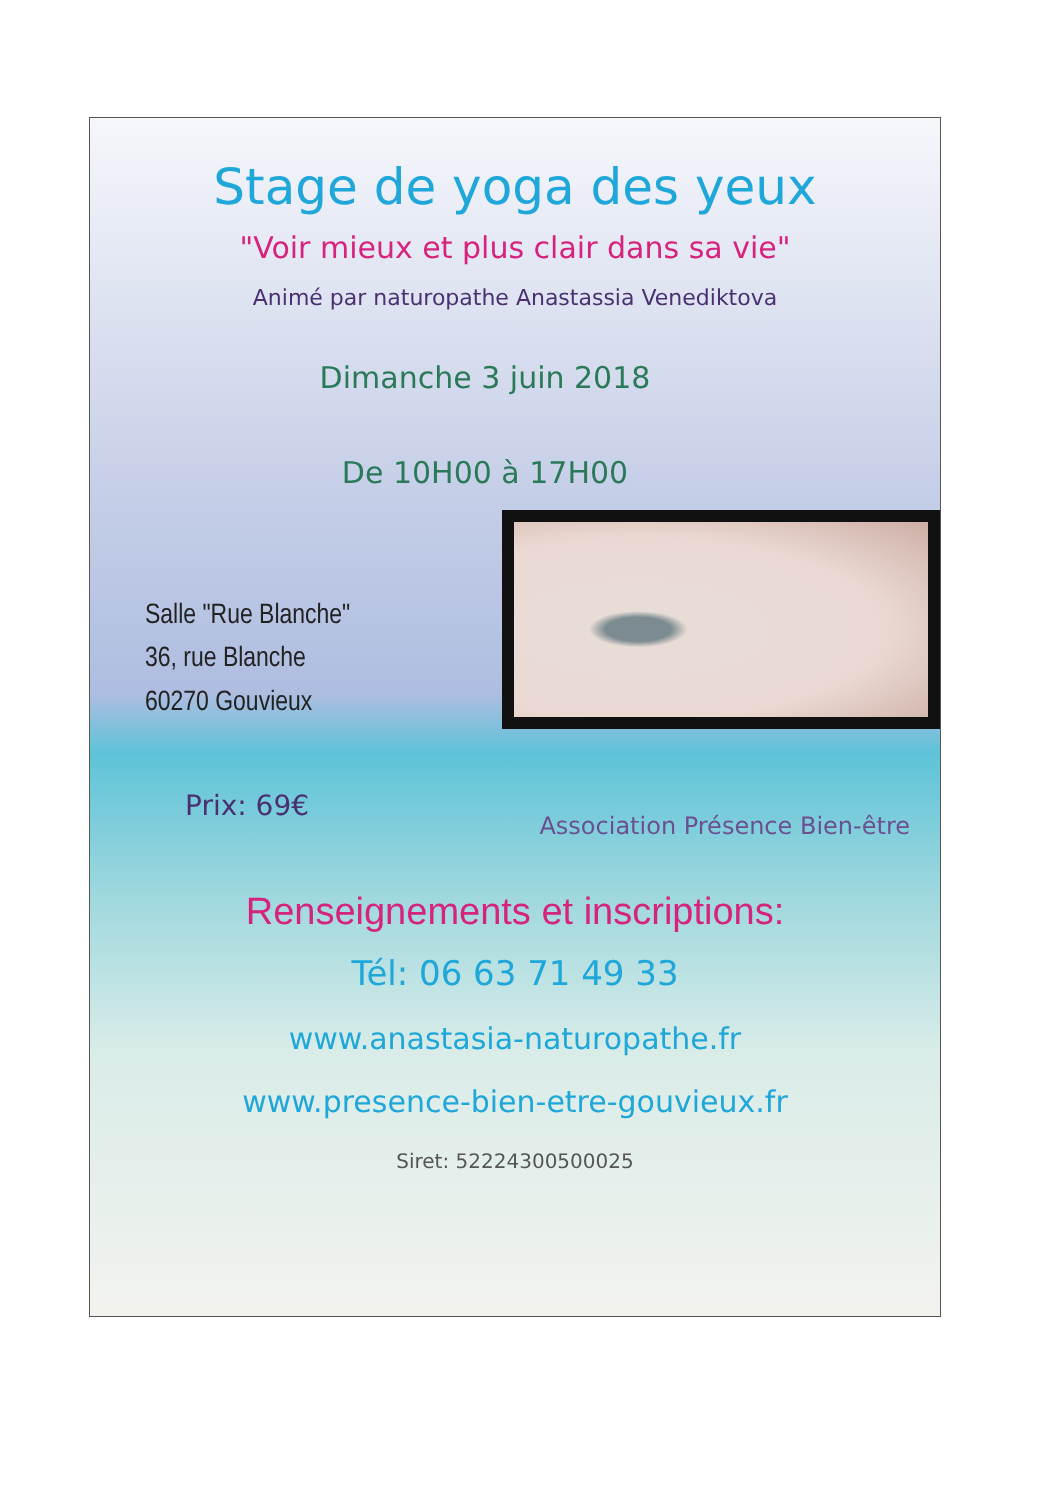Stage de yoga des yeux
"Voir mieux et plus clair dans sa vie"
Animé par naturopathe Anastassia Venediktova
Dimanche 3 juin 2018
De 10H00 à 17H00
Salle "Rue Blanche"
36, rue Blanche
60270 Gouvieux
Prix: 69€
Association Présence Bien-être
Renseignements et inscriptions:
Tél: 06 63 71 49 33
www.anastasia-naturopathe.fr
www.presence-bien-etre-gouvieux.fr
Siret: 52224300500025